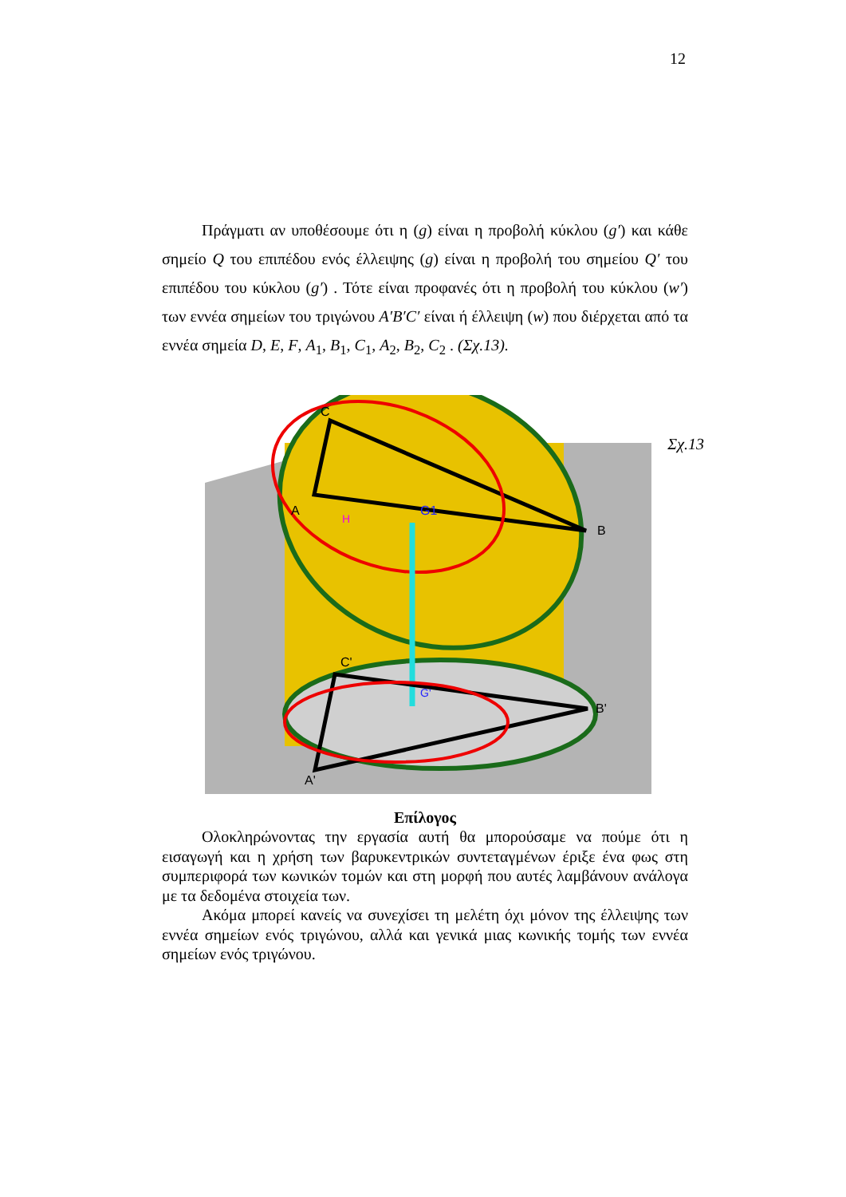12
Πράγματι αν υποθέσουμε ότι η (g) είναι η προβολή κύκλου (g′) και κάθε σημείο Q του επιπέδου ενός έλλειψης (g) είναι η προβολή του σημείου Q′ του επιπέδου του κύκλου (g′) . Τότε είναι προφανές ότι η προβολή του κύκλου (w′) των εννέα σημείων του τριγώνου A′B′C′ είναι ή έλλειψη (w) που διέρχεται από τα εννέα σημεία D, E, F, A<sub>1</sub>, B<sub>1</sub>, C<sub>1</sub>, A<sub>2</sub>, B<sub>2</sub>, C<sub>2</sub> . (Σχ.13).
C
A
B
G1
H
C'
B'
A'
G'
Σχ.13
Επίλογος
Ολοκληρώνοντας την εργασία αυτή θα μπορούσαμε να πούμε ότι η εισαγωγή και η χρήση των βαρυκεντρικών συντεταγμένων έριξε ένα φως στη συμπεριφορά των κωνικών τομών και στη μορφή που αυτές λαμβάνουν ανάλογα με τα δεδομένα στοιχεία των.
Ακόμα μπορεί κανείς να συνεχίσει τη μελέτη όχι μόνον της έλλειψης των εννέα σημείων ενός τριγώνου, αλλά και γενικά μιας κωνικής τομής των εννέα σημείων ενός τριγώνου.